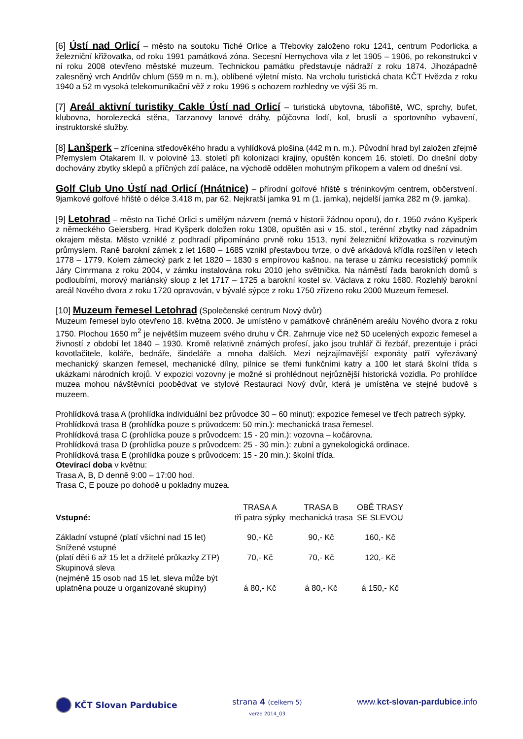[6] Ústí nad Orlicí – město na soutoku Tiché Orlice a Třebovky založeno roku 1241, centrum Podorlicka a železniční křižovatka, od roku 1991 památková zóna. Secesní Hernychova vila z let 1905 – 1906, po rekonstrukci v ní roku 2008 otevřeno městské muzeum. Technickou památku představuje nádraží z roku 1874. Jihozápadně zalesněný vrch Andrlův chlum (559 m n. m.), oblíbené výletní místo. Na vrcholu turistická chata KČT Hvězda z roku 1940 a 52 m vysoká telekomunikační věž z roku 1996 s ochozem rozhledny ve výši 35 m.
[7] Areál aktivní turistiky Cakle Ústí nad Orlicí – turistická ubytovna, tábořiště, WC, sprchy, bufet, klubovna, horolezecká stěna, Tarzanovy lanové dráhy, půjčovna lodí, kol, bruslí a sportovního vybavení, instruktorské služby.
[8] Lanšperk – zřícenina středověkého hradu a vyhlídková plošina (442 m n. m.). Původní hrad byl založen zřejmě Přemyslem Otakarem II. v polovině 13. století při kolonizaci krajiny, opuštěn koncem 16. století. Do dnešní doby dochovány zbytky sklepů a příčných zdí paláce, na východě oddělen mohutným příkopem a valem od dnešní vsi.
Golf Club Uno Ústí nad Orlicí (Hnátnice) – přírodní golfové hřiště s tréninkovým centrem, občerstvení. 9jamkové golfové hřiště o délce 3.418 m, par 62. Nejkratší jamka 91 m (1. jamka), nejdelší jamka 282 m (9. jamka).
[9] Letohrad – město na Tiché Orlici s umělým názvem (nemá v historii žádnou oporu), do r. 1950 zváno Kyšperk z německého Geiersberg. Hrad Kyšperk doložen roku 1308, opuštěn asi v 15. stol., terénní zbytky nad západním okrajem města. Město vzniklé z podhradí připomínáno prvně roku 1513, nyní železniční křižovatka s rozvinutým průmyslem. Raně barokní zámek z let 1680 – 1685 vznikl přestavbou tvrze, o dvě arkádová křídla rozšířen v letech 1778 – 1779. Kolem zámecký park z let 1820 – 1830 s empírovou kašnou, na terase u zámku recesistický pomník Járy Cimrmana z roku 2004, v zámku instalována roku 2010 jeho světnička. Na náměstí řada barokních domů s podloubími, morový mariánský sloup z let 1717 – 1725 a barokní kostel sv. Václava z roku 1680. Rozlehlý barokní areál Nového dvora z roku 1720 opravován, v bývalé sýpce z roku 1750 zřízeno roku 2000 Muzeum řemesel.
[10] Muzeum řemesel Letohrad (Společenské centrum Nový dvůr)
Muzeum řemesel bylo otevřeno 18. května 2000. Je umístěno v památkově chráněném areálu Nového dvora z roku 1750. Plochou 1650 m<sup>2</sup> je největším muzeem svého druhu v ČR. Zahrnuje více než 50 ucelených expozic řemesel a živností z období let 1840 – 1930. Kromě relativně známých profesí, jako jsou truhlář či řezbář, prezentuje i práci kovotlačitele, koláře, bednáře, šindeláře a mnoha dalších. Mezi nejzajímavější exponáty patří vyřezávaný mechanický skanzen řemesel, mechanické dílny, pilnice se třemi funkčními katry a 100 let stará školní třída s ukázkami národních krojů. V expozici vozovny je možné si prohlédnout nejrůznější historická vozidla. Po prohlídce muzea mohou návštěvníci poobědvat ve stylové Restauraci Nový dvůr, která je umístěna ve stejné budově s muzeem.
Prohlídková trasa A (prohlídka individuální bez průvodce 30 – 60 minut): expozice řemesel ve třech patrech sýpky.
Prohlídková trasa B (prohlídka pouze s průvodcem: 50 min.): mechanická trasa řemesel.
Prohlídková trasa C (prohlídka pouze s průvodcem: 15 - 20 min.): vozovna – kočárovna.
Prohlídková trasa D (prohlídka pouze s průvodcem: 25 - 30 min.): zubní a gynekologická ordinace.
Prohlídková trasa E (prohlídka pouze s průvodcem: 15 - 20 min.): školní třída.
Otevírací doba v květnu:
Trasa A, B, D denně 9:00 – 17:00 hod.
Trasa C, E pouze po dohodě u pokladny muzea.
| Vstupné: | TRASA A tři patra sýpky | TRASA B mechanická trasa | OBĚ TRASY SE SLEVOU |
| --- | --- | --- | --- |
| Základní vstupné (platí všichni nad 15 let) | 90,- Kč | 90,- Kč | 160,- Kč |
| Snížené vstupné (platí děti 6 až 15 let a držitelé průkazky ZTP) | 70,- Kč | 70,- Kč | 120,- Kč |
| Skupinová sleva (nejméně 15 osob nad 15 let, sleva může být uplatněna pouze u organizované skupiny) | á 80,- Kč | á 80,- Kč | á 150,- Kč |
KČT Slovan Pardubice strana 4 (celkem 5)
verze 2014_03
www.kct-slovan-pardubice.info